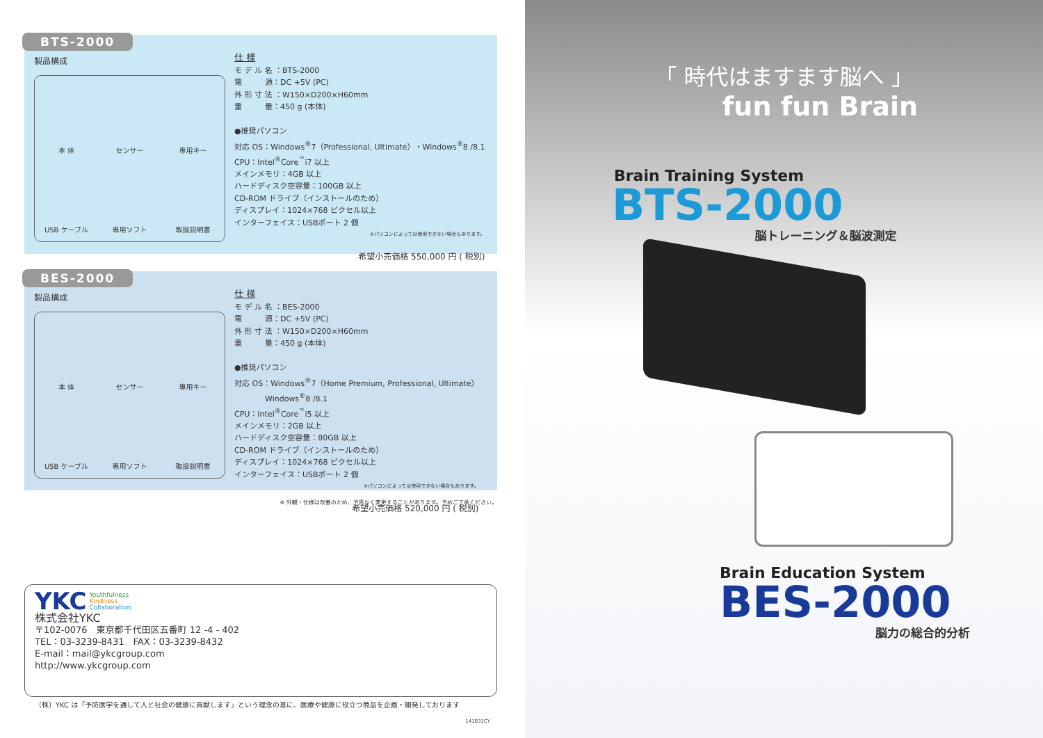BTS-2000
製品構成
本 体
センサー
専用キー
USB ケーブル
専用ソフト
取扱説明書
仕 様
モ デ ル 名 ：BTS-2000
電　　　源：DC +5V (PC)
外 形 寸 法 ：W150×D200×H60mm
重　　　量：450 g (本体)
●推奨パソコン
対応 OS：Windows<sup>®</sup>7（Professional, Ultimate）・Windows<sup>®</sup>8 /8.1
CPU：Intel<sup>®</sup>Core<sup>™</sup>i7 以上
メインメモリ：4GB 以上
ハードディスク空容量：100GB 以上
CD-ROM ドライブ（インストールのため）
ディスプレイ：1024×768 ピクセル以上
インターフェイス：USBポート 2 個
※パソコンによっては使用できない場合もあります。
希望小売価格 550,000 円 ( 税別)
BES-2000
製品構成
本 体
センサー
専用キー
USB ケーブル
専用ソフト
取扱説明書
仕 様
モ デ ル 名 ：BES-2000
電　　　源：DC +5V (PC)
外 形 寸 法 ：W150×D200×H60mm
重　　　量：450 g (本体)
●推奨パソコン
対応 OS：Windows<sup>®</sup>7（Home Premium, Professional, Ultimate）
　　　　Windows<sup>®</sup>8 /8.1
CPU：Intel<sup>®</sup>Core<sup>™</sup>i5 以上
メインメモリ：2GB 以上
ハードディスク空容量：80GB 以上
CD-ROM ドライブ（インストールのため）
ディスプレイ：1024×768 ピクセル以上
インターフェイス：USBポート 2 個
※パソコンによっては使用できない場合もあります。
希望小売価格 520,000 円 ( 税別)
※ 外観・仕様は改善のため、予告なく変更することがあります。予めご了承ください。
YKC Youthfulness
Kindness
Collaboration
株式会社YKC
〒102-0076　東京都千代田区五番町 12 -4 - 402
TEL：03-3239-8431　FAX：03-3239-8432
E-mail：mail@ykcgroup.com
http://www.ykcgroup.com
（株）YKC は「予防医学を通して人と社会の健康に貢献します」という理念の基に、医療や健康に役立つ商品を企画・開発しております
141031CY
「 時代はますます脳へ 」
fun fun Brain
Brain Training System
BTS-2000
脳トレーニング＆脳波測定
Brain Education System
BES-2000
脳力の総合的分析